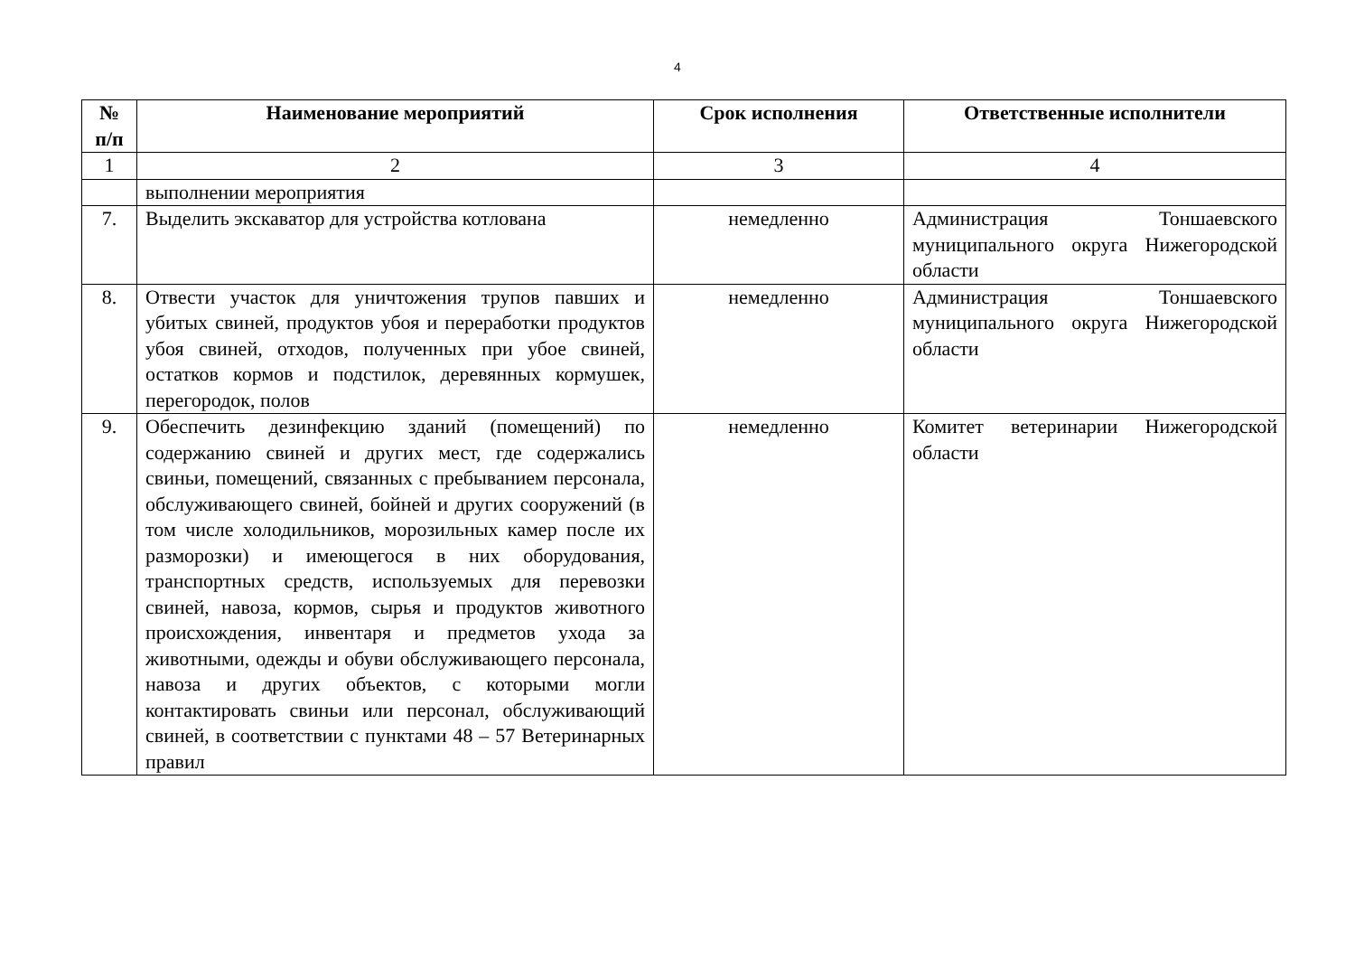4
| № п/п | Наименование мероприятий | Срок исполнения | Ответственные исполнители |
| --- | --- | --- | --- |
| 1 | 2 | 3 | 4 |
| | выполнении мероприятия | | |
| 7. | Выделить экскаватор для устройства котлована | немедленно | Администрация Тоншаевского муниципального округа Нижегородской области |
| 8. | Отвести участок для уничтожения трупов павших и убитых свиней, продуктов убоя и переработки продуктов убоя свиней, отходов, полученных при убое свиней, остатков кормов и подстилок, деревянных кормушек, перегородок, полов | немедленно | Администрация Тоншаевского муниципального округа Нижегородской области |
| 9. | Обеспечить дезинфекцию зданий (помещений) по содержанию свиней и других мест, где содержались свиньи, помещений, связанных с пребыванием персонала, обслуживающего свиней, бойней и других сооружений (в том числе холодильников, морозильных камер после их разморозки) и имеющегося в них оборудования, транспортных средств, используемых для перевозки свиней, навоза, кормов, сырья и продуктов животного происхождения, инвентаря и предметов ухода за животными, одежды и обуви обслуживающего персонала, навоза и других объектов, с которыми могли контактировать свиньи или персонал, обслуживающий свиней, в соответствии с пунктами 48 – 57 Ветеринарных правил | немедленно | Комитет ветеринарии Нижегородской области |